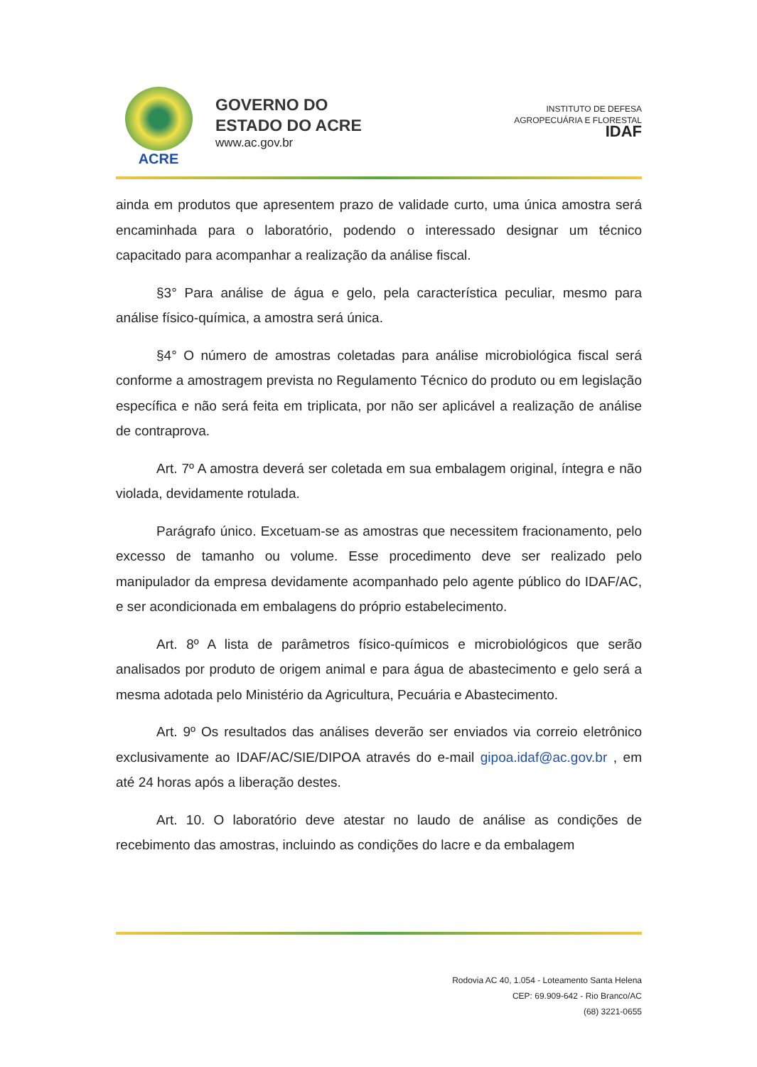ACRE
GOVERNO DO
ESTADO DO ACRE
www.ac.gov.br
INSTITUTO DE DEFESA
AGROPECUÁRIA E FLORESTAL
IDAF
ainda em produtos que apresentem prazo de validade curto, uma única amostra será encaminhada para o laboratório, podendo o interessado designar um técnico capacitado para acompanhar a realização da análise fiscal.
§3° Para análise de água e gelo, pela característica peculiar, mesmo para análise físico-química, a amostra será única.
§4° O número de amostras coletadas para análise microbiológica fiscal será conforme a amostragem prevista no Regulamento Técnico do produto ou em legislação específica e não será feita em triplicata, por não ser aplicável a realização de análise de contraprova.
Art. 7º A amostra deverá ser coletada em sua embalagem original, íntegra e não violada, devidamente rotulada.
Parágrafo único. Excetuam-se as amostras que necessitem fracionamento, pelo excesso de tamanho ou volume. Esse procedimento deve ser realizado pelo manipulador da empresa devidamente acompanhado pelo agente público do IDAF/AC, e ser acondicionada em embalagens do próprio estabelecimento.
Art. 8º A lista de parâmetros físico-químicos e microbiológicos que serão analisados por produto de origem animal e para água de abastecimento e gelo será a mesma adotada pelo Ministério da Agricultura, Pecuária e Abastecimento.
Art. 9º Os resultados das análises deverão ser enviados via correio eletrônico exclusivamente ao IDAF/AC/SIE/DIPOA através do e-mail gipoa.idaf@ac.gov.br , em até 24 horas após a liberação destes.
Art. 10. O laboratório deve atestar no laudo de análise as condições de recebimento das amostras, incluindo as condições do lacre e da embalagem
Rodovia AC 40, 1.054 - Loteamento Santa Helena
CEP: 69.909-642 - Rio Branco/AC
(68) 3221-0655